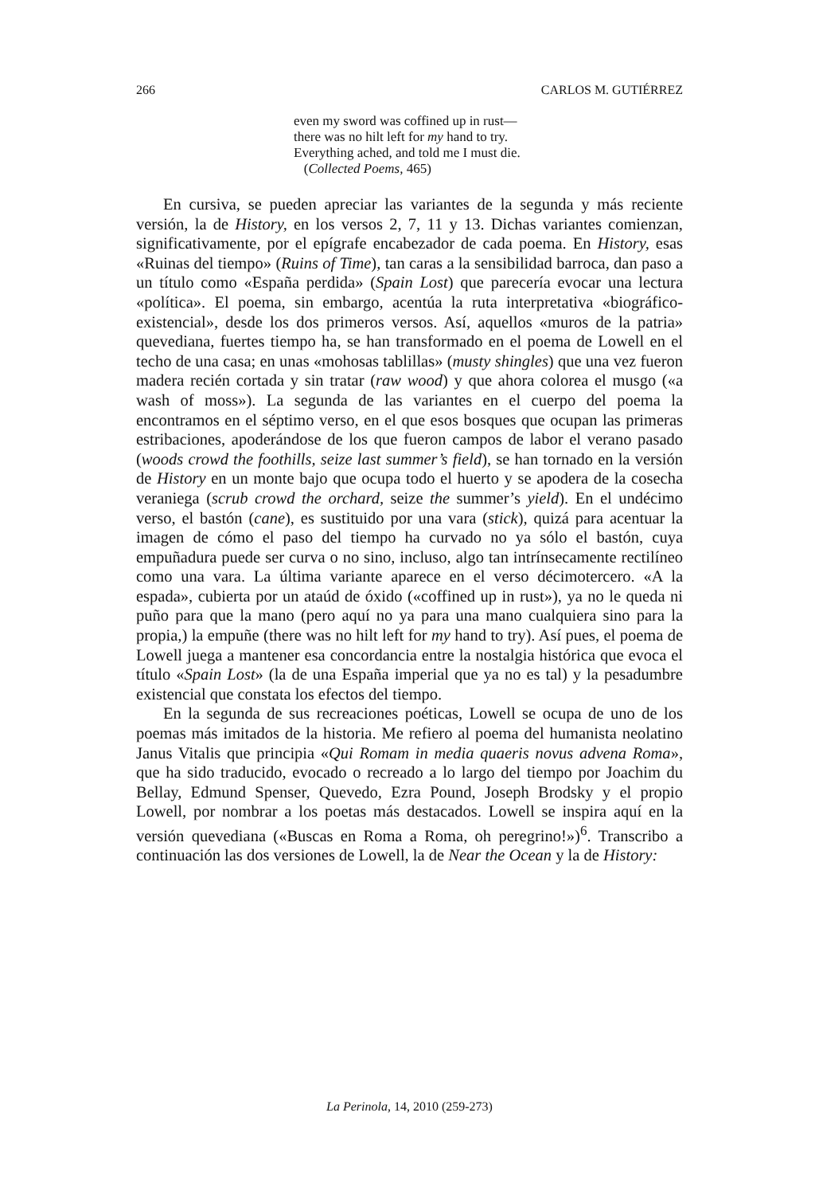266 CARLOS M. GUTIÉRREZ
even my sword was coffined up in rust—
there was no hilt left for my hand to try.
Everything ached, and told me I must die.
(Collected Poems, 465)
En cursiva, se pueden apreciar las variantes de la segunda y más reciente versión, la de History, en los versos 2, 7, 11 y 13. Dichas variantes comienzan, significativamente, por el epígrafe encabezador de cada poema. En History, esas «Ruinas del tiempo» (Ruins of Time), tan caras a la sensibilidad barroca, dan paso a un título como «España perdida» (Spain Lost) que parecería evocar una lectura «política». El poema, sin embargo, acentúa la ruta interpretativa «biográfico-existencial», desde los dos primeros versos. Así, aquellos «muros de la patria» quevediana, fuertes tiempo ha, se han transformado en el poema de Lowell en el techo de una casa; en unas «mohosas tablillas» (musty shingles) que una vez fueron madera recién cortada y sin tratar (raw wood) y que ahora colorea el musgo («a wash of moss»). La segunda de las variantes en el cuerpo del poema la encontramos en el séptimo verso, en el que esos bosques que ocupan las primeras estribaciones, apoderándose de los que fueron campos de labor el verano pasado (woods crowd the foothills, seize last summer’s field), se han tornado en la versión de History en un monte bajo que ocupa todo el huerto y se apodera de la cosecha veraniega (scrub crowd the orchard, seize the summer’s yield). En el undécimo verso, el bastón (cane), es sustituido por una vara (stick), quizá para acentuar la imagen de cómo el paso del tiempo ha curvado no ya sólo el bastón, cuya empuñadura puede ser curva o no sino, incluso, algo tan intrínsecamente rectilíneo como una vara. La última variante aparece en el verso décimotercero. «A la espada», cubierta por un ataúd de óxido («coffined up in rust»), ya no le queda ni puño para que la mano (pero aquí no ya para una mano cualquiera sino para la propia,) la empuñe (there was no hilt left for my hand to try). Así pues, el poema de Lowell juega a mantener esa concordancia entre la nostalgia histórica que evoca el título «Spain Lost» (la de una España imperial que ya no es tal) y la pesadumbre existencial que constata los efectos del tiempo.
En la segunda de sus recreaciones poéticas, Lowell se ocupa de uno de los poemas más imitados de la historia. Me refiero al poema del humanista neolatino Janus Vitalis que principia «Qui Romam in media quaeris novus advena Roma», que ha sido traducido, evocado o recreado a lo largo del tiempo por Joachim du Bellay, Edmund Spenser, Quevedo, Ezra Pound, Joseph Brodsky y el propio Lowell, por nombrar a los poetas más destacados. Lowell se inspira aquí en la versión quevediana («Buscas en Roma a Roma, oh peregrino!»)<sup>6</sup>. Transcribo a continuación las dos versiones de Lowell, la de Near the Ocean y la de History:
La Perinola, 14, 2010 (259-273)